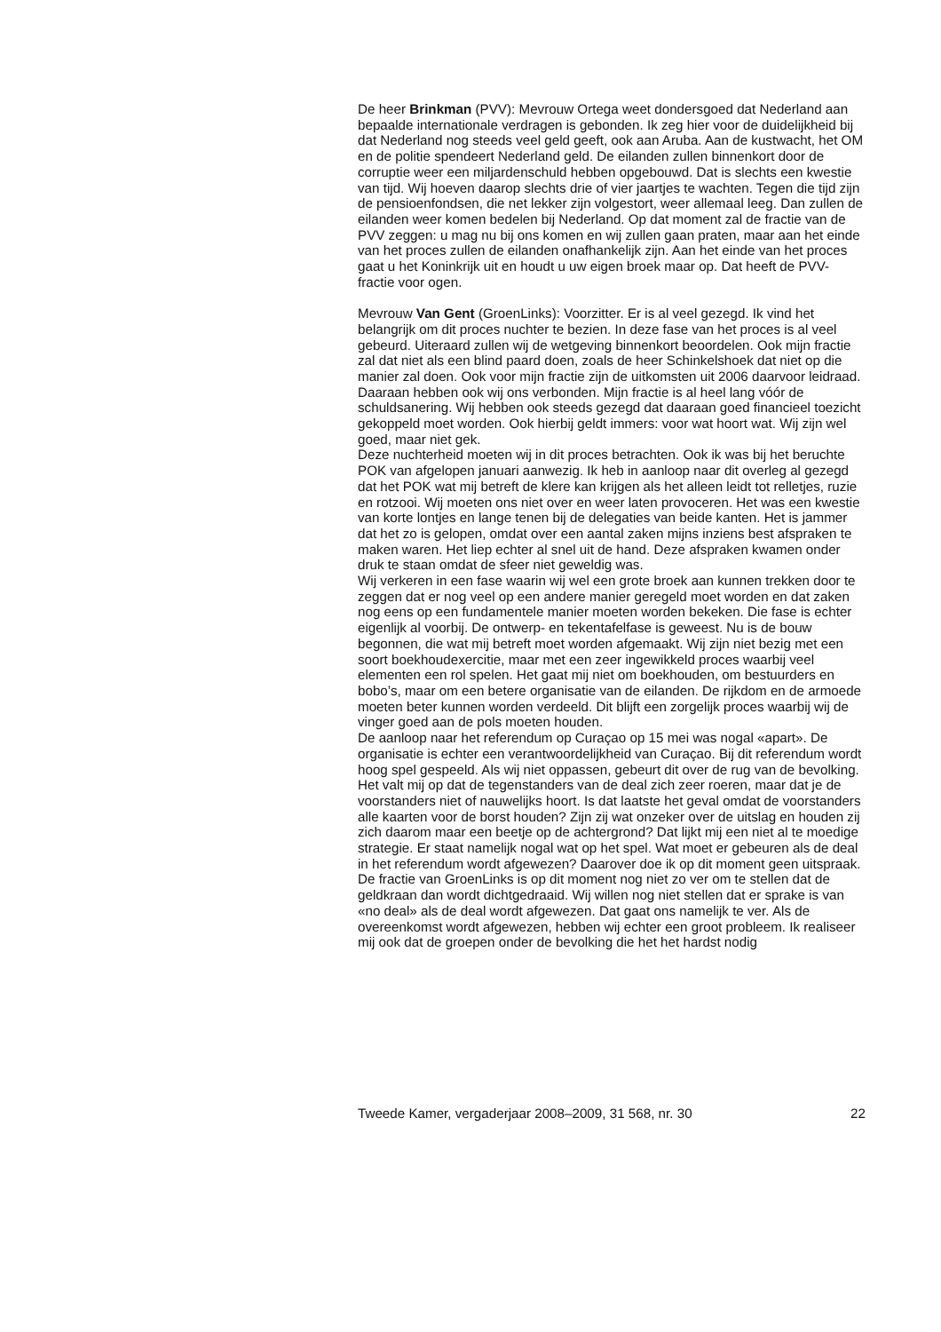De heer Brinkman (PVV): Mevrouw Ortega weet dondersgoed dat Nederland aan bepaalde internationale verdragen is gebonden. Ik zeg hier voor de duidelijkheid bij dat Nederland nog steeds veel geld geeft, ook aan Aruba. Aan de kustwacht, het OM en de politie spendeert Nederland geld. De eilanden zullen binnenkort door de corruptie weer een miljardenschuld hebben opgebouwd. Dat is slechts een kwestie van tijd. Wij hoeven daarop slechts drie of vier jaartjes te wachten. Tegen die tijd zijn de pensioenfondsen, die net lekker zijn volgestort, weer allemaal leeg. Dan zullen de eilanden weer komen bedelen bij Nederland. Op dat moment zal de fractie van de PVV zeggen: u mag nu bij ons komen en wij zullen gaan praten, maar aan het einde van het proces zullen de eilanden onafhankelijk zijn. Aan het einde van het proces gaat u het Koninkrijk uit en houdt u uw eigen broek maar op. Dat heeft de PVV-fractie voor ogen.
Mevrouw Van Gent (GroenLinks): Voorzitter. Er is al veel gezegd. Ik vind het belangrijk om dit proces nuchter te bezien. In deze fase van het proces is al veel gebeurd. Uiteraard zullen wij de wetgeving binnenkort beoordelen. Ook mijn fractie zal dat niet als een blind paard doen, zoals de heer Schinkelshoek dat niet op die manier zal doen. Ook voor mijn fractie zijn de uitkomsten uit 2006 daarvoor leidraad. Daaraan hebben ook wij ons verbonden. Mijn fractie is al heel lang vóór de schuldsanering. Wij hebben ook steeds gezegd dat daaraan goed financieel toezicht gekoppeld moet worden. Ook hierbij geldt immers: voor wat hoort wat. Wij zijn wel goed, maar niet gek.
Deze nuchterheid moeten wij in dit proces betrachten. Ook ik was bij het beruchte POK van afgelopen januari aanwezig. Ik heb in aanloop naar dit overleg al gezegd dat het POK wat mij betreft de klere kan krijgen als het alleen leidt tot relletjes, ruzie en rotzooi. Wij moeten ons niet over en weer laten provoceren. Het was een kwestie van korte lontjes en lange tenen bij de delegaties van beide kanten. Het is jammer dat het zo is gelopen, omdat over een aantal zaken mijns inziens best afspraken te maken waren. Het liep echter al snel uit de hand. Deze afspraken kwamen onder druk te staan omdat de sfeer niet geweldig was.
Wij verkeren in een fase waarin wij wel een grote broek aan kunnen trekken door te zeggen dat er nog veel op een andere manier geregeld moet worden en dat zaken nog eens op een fundamentele manier moeten worden bekeken. Die fase is echter eigenlijk al voorbij. De ontwerp- en tekentafelfase is geweest. Nu is de bouw begonnen, die wat mij betreft moet worden afgemaakt. Wij zijn niet bezig met een soort boekhoudexercitie, maar met een zeer ingewikkeld proces waarbij veel elementen een rol spelen. Het gaat mij niet om boekhouden, om bestuurders en bobo’s, maar om een betere organisatie van de eilanden. De rijkdom en de armoede moeten beter kunnen worden verdeeld. Dit blijft een zorgelijk proces waarbij wij de vinger goed aan de pols moeten houden.
De aanloop naar het referendum op Curaçao op 15 mei was nogal «apart». De organisatie is echter een verantwoordelijkheid van Curaçao. Bij dit referendum wordt hoog spel gespeeld. Als wij niet oppassen, gebeurt dit over de rug van de bevolking. Het valt mij op dat de tegenstanders van de deal zich zeer roeren, maar dat je de voorstanders niet of nauwelijks hoort. Is dat laatste het geval omdat de voorstanders alle kaarten voor de borst houden? Zijn zij wat onzeker over de uitslag en houden zij zich daarom maar een beetje op de achtergrond? Dat lijkt mij een niet al te moedige strategie. Er staat namelijk nogal wat op het spel. Wat moet er gebeuren als de deal in het referendum wordt afgewezen? Daarover doe ik op dit moment geen uitspraak. De fractie van GroenLinks is op dit moment nog niet zo ver om te stellen dat de geldkraan dan wordt dichtgedraaid. Wij willen nog niet stellen dat er sprake is van «no deal» als de deal wordt afgewezen. Dat gaat ons namelijk te ver. Als de overeenkomst wordt afgewezen, hebben wij echter een groot probleem. Ik realiseer mij ook dat de groepen onder de bevolking die het het hardst nodig
Tweede Kamer, vergaderjaar 2008–2009, 31 568, nr. 30 22